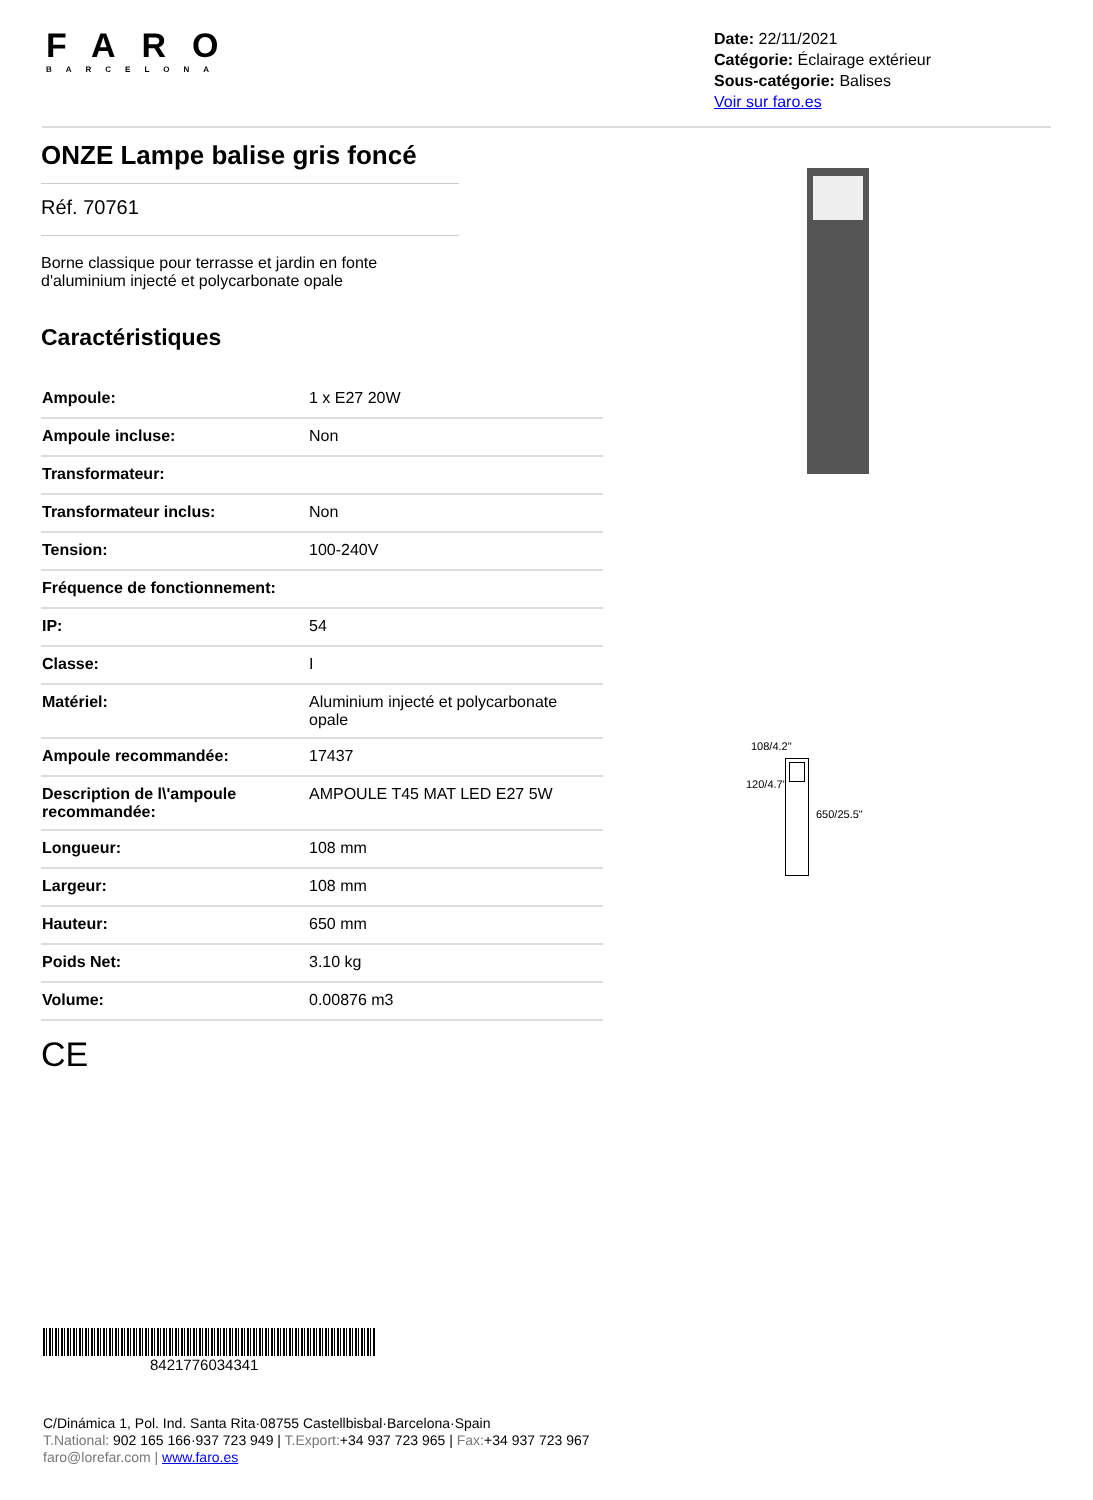FARO
BARCELONA
Date: 22/11/2021
Catégorie: Éclairage extérieur
Sous-catégorie: Balises
Voir sur faro.es
ONZE Lampe balise gris foncé
Réf. 70761
Borne classique pour terrasse et jardin en fonte
d'aluminium injecté et polycarbonate opale
Caractéristiques
| Ampoule: | 1 x E27 20W |
| Ampoule incluse: | Non |
| Transformateur: | |
| Transformateur inclus: | Non |
| Tension: | 100-240V |
| Fréquence de fonctionnement: | |
| IP: | 54 |
| Classe: | I |
| Matériel: | Aluminium injecté et polycarbonate opale |
| Ampoule recommandée: | 17437 |
| Description de l\'ampoule recommandée: | AMPOULE T45 MAT LED E27 5W |
| Longueur: | 108 mm |
| Largeur: | 108 mm |
| Hauteur: | 650 mm |
| Poids Net: | 3.10 kg |
| Volume: | 0.00876 m3 |
CE
108/4.2"
120/4.7"
650/25.5"
8421776034341
C/Dinámica 1, Pol. Ind. Santa Rita·08755 Castellbisbal·Barcelona·Spain
T.National: 902 165 166·937 723 949 | T.Export:+34 937 723 965 | Fax:+34 937 723 967
faro@lorefar.com | www.faro.es